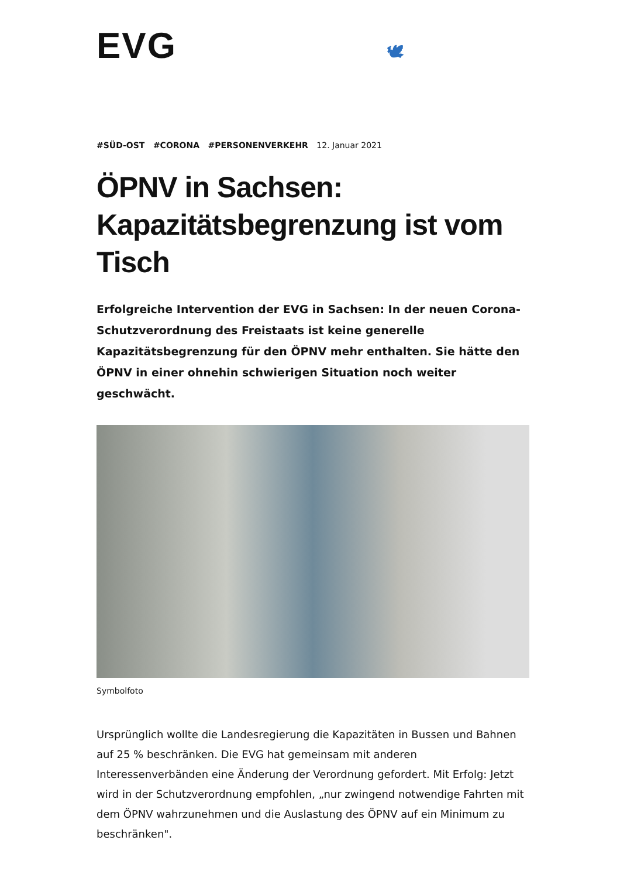EVG 🕊
#SÜD-OST #CORONA #PERSONENVERKEHR 12. Januar 2021
ÖPNV in Sachsen: Kapazitätsbegrenzung ist vom Tisch
Erfolgreiche Intervention der EVG in Sachsen: In der neuen Corona-Schutzverordnung des Freistaats ist keine generelle Kapazitätsbegrenzung für den ÖPNV mehr enthalten. Sie hätte den ÖPNV in einer ohnehin schwierigen Situation noch weiter geschwächt.
Symbolfoto
Ursprünglich wollte die Landesregierung die Kapazitäten in Bussen und Bahnen auf 25 % beschränken. Die EVG hat gemeinsam mit anderen Interessenverbänden eine Änderung der Verordnung gefordert. Mit Erfolg: Jetzt wird in der Schutzverordnung empfohlen, „nur zwingend notwendige Fahrten mit dem ÖPNV wahrzunehmen und die Auslastung des ÖPNV auf ein Minimum zu beschränken".